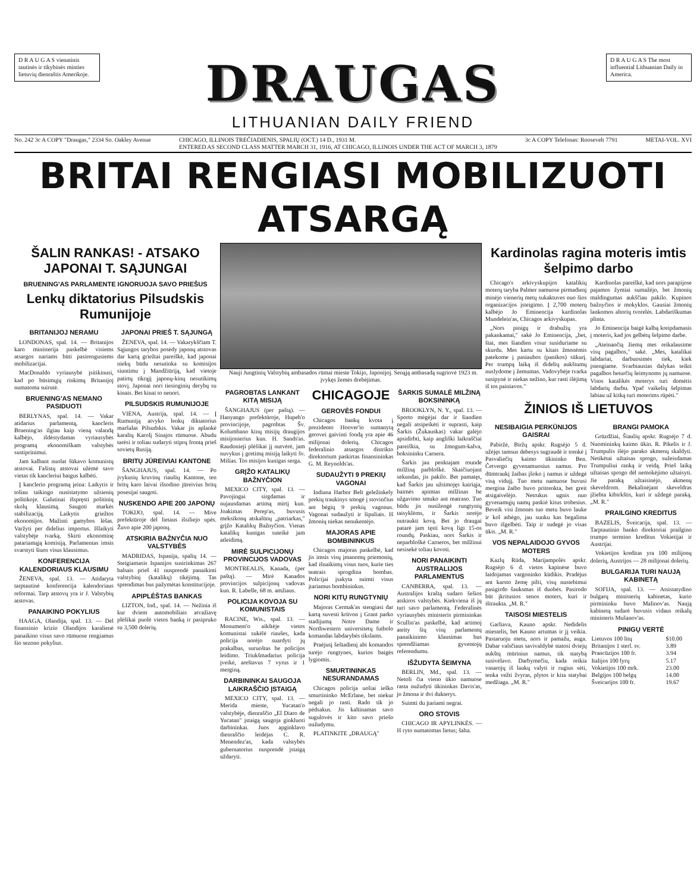D R A U G A S vienatinis tautinės ir tikybinės minties lietuvių dienraštis Amerikoje.
DRAUGAS
LITHUANIAN DAILY FRIEND
D R A U G A S The most influential Lithuanian Daily in America.
No. 242 3c A COPY "Draugas," 2334 So. Oakley Avenue CHICAGO, ILLINOIS TREČIADIENIS, SPALIŲ (OCT.) 14 D., 1931 M.
ENTERED AS SECOND CLASS MATTER MARCH 31, 1916, AT CHICAGO, ILLINOIS UNDER THE ACT OF MARCH 3, 1879 3c A COPY Telefonas: Roosevelt 7791 METAI-VOL. XVI
BRITAI RENGIASI MOBILIZUOTI ATSARGĄ
ŠALIN RANKAS! - ATSAKO JAPONAI T. SĄJUNGAI
BRUENING'AS PARLAMENTE IGNORUOJA SAVO PRIEŠUS
Lenkų diktatorius Pilsudskis Rumunijoje
BRITANIJOJ NERAMU
LONDONAS, spal. 14. — Britanijos karo ministerija paskelbė visiems atsargos nariams būti pasirengusiems mobilizacijai.
MacDonaldo vyriausybė įsitikinusi, kad po būsimųjų rinkimų Britanijoj numatoma suirutė.
BRUENING'AS NEMANO PASIDUOTI
BERLYNAS, spal. 14. — Vakar atidarius parlamentą, kancleris Bruening'as ilgiau kaip vieną valandą kalbėjo, išdėstydamas vyriausybės programą ekonomiškam valstybės sustiprinimui.
Jam kalbant nuolat šūkavo komunistų atstovai. Fašistų atstovai užėmė savo vietas tik kancleriui baigus kalbėti.
Į kanclerio programą įeina: Laikytis ir toliau taikingo nusistatymo užsienių politikoje. Galutinai išspręsti politinių skolų klausimą. Saugoti markės stabilizaciją. Laikytis griežtos ekonomijos. Mažinti gamybos lėšas. Varžyti per didelius importus. Išlaikyti valstybėje tvarką. Skirti ekonominę patariamąją komisiją. Parlamentas imsis svarstyti šiuos visus klausimus.
KONFERENCIJA KALENDORIAUS KLAUSIMU
ŽENEVA, spal. 13. — Atidaryta tarptautinė konferencija kalendoriaus reformai. Tarp atstovų yra ir J. Valstybių atstovas.
PANAIKINO POKYLIUS
HAAGA, Olandija, spal. 13. — Dėl finansinio krizio Olandijos karalienė panaikino visus savo rūmuose rengiamus šio sezono pokylius.
JAPONAI PRIEŠ T. SĄJUNGĄ
ŽENEVA, spal. 14. — Vakarykščiam T. Sąjungos tarybos posėdy japonų atstovas dar kartą griežtai pareiškė, kad japonai niekų būdu nesutinka su komisijos siuntimu į Mandžiūriją, kad vietoje patirtų tikrąjį japonų-kinų nesutikimų stovį. Japonai nori tiesioginių derybų su kinais. Bet kinai to nenori.
PILSUDSKIS RUMUNIJOJE
VIENA, Austrija, spal. 14. — Į Rumuniją atvyko lenkų diktatorius maršalas Pilsudskis. Vakar jis aplankė karalių Karolį Sinajos rūmuose. Abudu tarėsi ir toliau sudaryti stiprų frontą prieš sovietų Rusiją.
BRITŲ JŪREIVIAI KANTONE
ŠANGHAJUS, spal. 14. — Po įvykusių kruvinų riaušių Kantone, ten britų karo laivai išsodino jūreivius britų posesijai saugoti.
NUSKENDO APIE 200 JAPONŲ
TOKIJO, spal. 14. — Mive prefektūroje dėl lietaus išsiliejo upės. Žuvo apie 200 japonų.
ATSKIRIA BAŽNYČIA NUO VALSTYBĖS
MADRIDAS, Ispanija, spalių 14. — Steigiamasis Ispanijos susirinkimas 267 balsais prieš 41 nusprendė panaikinti valstybinį (katalikų) tikėjimą. Tas sprendimas bus pažymėtas konstitucijoje.
APIPLĖŠTAS BANKAS
LIZTON, Ind., spal. 14. — Nežinia iš kur dviem automobiliais atvažiavę plėšikai puolė vietos banką ir pasipruko su 3,500 dolerių.
Nauji Jungtinių Valstybių ambasados rūmai mieste Tokijo, Japonijoj. Senąją ambasadą sugriovė 1923 m. įvykęs žemės drebėjimas.
PAGROBTAS LANKANT KITĄ MISIJĄ
ŠANGHAJUS (per paštą). — Hanyango prefektūroje, Hupeh'o provincijoje, pagrobtas Šv. Kolumbano kinų misijų draugijos misijonierius kun. H. Sands'as. Raudonieji plėšikai jį nutvėrė, jam nuvykus į gretimą misiją laikyti šv. Mišias. Tos misijos kunigas serga.
GRĮŽO KATALIKŲ BAŽNYČION
MEXICO CITY, spal. 13. — Pavojingai sirgdamas ir nujausdamas artimą mirtį kun. Joakimas Perep'as, buvusis meksikonų atskalūnų „patriarkas," grįžo Katalikų Bažnyčion. Vienas katalikų kunigas suteikė jam atleidimą.
MIRĖ SULPICIJONŲ PROVINCIJOS VADOVAS
MONTREALIS, Kanada, (per paštą). — Mirė Kanados provincijos sulpicijonų vadovas kun. R. Labelle, 68 m. amžiaus.
POLICIJA KOVOJA SU KOMUNISTAIS
RACINE, Wis., spal. 13. — Monument'o aikštėje vietos komunistai sukėlė riaušes, kada policija norėjo suardyti jų prakalbas, suruoštas be policijos leidimo. Triukšmadarius policija įveikė, areštavus 7 vyrus ir 1 merginą.
DARBININKAI SAUGOJA LAIKRAŠČIO ĮSTAIGĄ
MEXICO CITY, spal. 13. — Merida mieste, Yucatan'o valstybėje, dienraščio „El Diaro de Yucatan" įstaigą saugoja ginkluoti darbininkai. Juos apginklavo dienraščio leidėjas C. R. Menendez'as, kada valstybės gubernatorius nusprendė įstaigą uždaryti.
CHICAGOJE
GEROVĖS FONDUI
Chicagos bankų kvota į prezidento Hoover'io sumanytą gerovei gaivinti fondą yra apie 46 milijonai dolerių. Chicagos federalinio atsargos distrikto direktorium paskirtas finansininkas G. M. Reynolds'as.
SUDAUŽYTI 9 PREKIŲ VAGONAI
Indiana Harbor Belt geležinkely prekių traukinys smogė į stovinčius ant bėgių 9 prekių vagonus. Vagonai sudaužyti ir šipuliais. Iš žmonių niekas nenukentėjo.
MAJORAS APIE BOMBININKUS
Chicagos majoras paskelbė, kad jis imsis visų įmanomų priemonių, kad išnaikintų visus tuos, kurie ties teatrais sprogdina bombas. Policijai įsakyta suimti visus įtariamus bombininkus.
NORI KITŲ RUNGTYNIŲ
Majoras Cermak'as stengiasi dar kartą suvesti krūvon į Grant parko stadijumą Notre Dame ir Northwestern universitetų futbolo komandas labdarybės tikslams.
Praėjusį šeštadienį abi komandos turėjo rungtynes, kurios baigės lygiomis.
SMURTININKAS NESURANDAMAS
Chicagos policija uoliai ieško smurtininko McErlane, bet niekur negali jo rasti. Rado tik jo pėdsakus. Jis kaltinamas savo sugulovės ir kito savo priešo nužudymu.
PLATINKITE „DRAUGĄ"
ŠARKIS SUMALĖ MILŽINĄ BOKSININKĄ
BROOKLYN, N. Y., spal. 13. — Sporto mėgėjai dar ir šiandien negali atsipeikėti ir suprasti, kaip Šarkis (Žukauskas) vakar galėjo apsidirbti, kaip angliški laikraščiai pareiškia, su žmogum-kalva, boksininku Carnera.
Šarkis jau penktajam rounde milžiną parbloškė. Skaičiuojant sekundas, jis pakilo. Bet pamatęs, kad Šarkis jau užsimojęs kairiąja, baimės apimtas milžinas be užgavimo smuko ant matraso. Tuo būdu jis nusižengė rungtynių taisyklėms, ir Šarkis norėjo nutraukti kovą. Bet jo draugai patarė jam tęsti kovą ligi 15-os roundų. Paskiau, nors Šarkis ir neparbloškė Carneros, bet milžinui nesisekė toliau kovoti.
NORI PANAIKINTI AUSTRALIJOS PARLAMENTUS
CANBERRA, spal. 13. — Australijos kraštą sudaro šešios atskiros valstybės. Kiekviena iš jų turi savo parlamentą. Federalinės vyriausybės ministeris pirmininkas Scullin'as paskelbė, kad artimoj ateity šių visų parlamentų panaikinimo klausimas bus sprendžiamas gyventojų referendumu.
IŠŽUDYTA ŠEIMYNA
BERLIN, Md., spal. 13. — Netoli čia vieno ūkio namuose rasta nužudyti ūkininkas Davis'as, jo žmona ir dvi dukterys.
Suimti du įtariami negrai.
ORO STOVIS
CHICAGO IR APYLINKĖS. — Iš ryto numatomas lietus; šalta.
Kardinolas ragina moteris imtis šelpimo darbo
Chicago's arkivyskupijos katalikių moterų taryba Palmer namuose pirmadienį minėjo vienerių metų sukaktuves nuo šios organizacijos įsteigimo. Į 2,700 moterų kalbėjo Jo Eminencija kardinolas Mundelein'as, Chicagos arkivyskupas.
„Nors pinigų ir drabužių yra pakankamai," sakė Jo Eminencija, „bet, štai, mes šiandien visur susiduriame su skurdu. Mes kartu su kitais žmonėmis patekome į pasiaubos (panikos) sūkurį. Per trumpą laiką iš didelių aukštumų nuslydome į žemumas. Vadovybėje tvarka susipynė ir niekas nežino, kur rasti išėjimą iš tos painiavos."
Kardinolas pareiškė, kad nors parapijose pajamos žymiai sumažėjo, bet žmonių maldingumas aukščiau pakilo. Kupinos bažnyčios ir mokyklos. Gausiai žmonių lankomos altorių tvorelės. Labdariškumas plinta.
Jo Eminencija baigė kalbą kreipdamasis į moteris, kad jos gelbėtų šelpimo darbe.
„Ateinančią žiemą mes reikalausime visų pagalbos," sakė. „Mes, katalikai labdariai, darbuosimės tiek, kiek įstengiame. Svarbiausias dalykas teikti pagalbos beturčių šeimynoms jų namuose. Visos katalikės moterys turi domėtis labdarių darbu. Ypač vaikelių šelpimas labiau už kitką turi moterims rūpėti."
ŽINIOS IŠ LIETUVOS
NESIBAIGIA PERKŪNIJOS GAISRAI
Pabiržė, Biržų apskr. Rugsėjo 5 d. užėjęs tamsus debesys sugraudė ir trenkė į Pasvaliečių kaimo ūkininko Ben. Četvergo gyvenamuosius namus. Pro dūmtraukį žaibas įšoko į namus ir uždegė visą vidujį. Tuo metu namuose buvusi mergina žaibo buvo pritrenkta, bet greit atsigaivelėjo. Netrukus ugnis nuo gyvenamųjų namų paskiė kitus trobesius. Beveik visi žmonės tuo metu buvo lauke ir kol atbėgo, jau sunku kas begalima buvo išgelbėti. Taip ir sudegė jo visas ūkis. „M. R."
VOS NEPALAIDOJO GYVOS MOTERS
Kazlų Rūda, Marijampolės apskr. Rugsėjo 6 d. vietos kapinėse buvo laidojamas vargoninko kūdikis. Pradėjus ant karsto žemę pilti, visų nustebimui pasigirdo šauksmas iš duobės. Pasirodo būt įkritusios senos moters, kuri ir ištraukta. „M. R."
TAISOSI MIESTELIS
Garliava, Kauno apskr. Nedidelis miestelis, bet Kauno artumas ir jį veikia. Pastaruoju metu, nors ir pamažu, auga. Dabar valsčiaus savivaldybė statosi dviejų aukštų mūrinius namus, tik statybą susivėlavo. Darbymečiu, kada reikia vasarojų iš laukų valyti ir rugius sėti, tenka vežti žvyras, plytos ir kita statybai medžiaga. „M. R."
BRANGI PAMOKA
Grūzdžiai, Šiaulių apskr. Rugsėjo 7 d. Nuomininkų kaimo ūkin. R. Pikelis ir J. Trumpulis išėjo parako akmenų skaldyti. Netikėtai užtaisas sprogo, sužeisdamas Trumpuliui ranką ir veidą. Prieš laiką užtaisas sprogo dėl nemokėjimo užtaisyti. Jie paraką užtaisinėjo, akmenų skeveldrom. Bekalinėjant skeveldras įžiebta kibirkštis, kuri ir uždegė paraką. „M. R."
PRAILGINO KREDITUS
BAZELIS, Šveicarija, spal. 13. — Tarptautinio banko direktoriai prailgino trumpo termino kreditus Vokietijai ir Austrijai.
Vokietijos kreditas yra 100 milijonų dolerių, Austrijos — 28 milijonai dolerių.
BULGARIJA TURI NAUJĄ KABINETĄ
SOFIJA, spal. 13. — Atsistatydino bulgarų ministerių kabinetas, kurio pirmininku buvo Malinov'as. Naują kabinetą sudarė buvusis vidaus reikalų ministeris Mušanov'as.
PINIGŲ VERTĖ
| Lietuvos 100 litų | $10.00 |
| Britanijos 1 sterl. sv. | 3.89 |
| Prancūzijos 100 fr. | 3.94 |
| Italijos 100 lyrų | 5.17 |
| Vokietijos 100 mrk. | 23.00 |
| Belgijos 100 belgų | 14.00 |
| Šveicarijos 100 fr. | 19.67 |